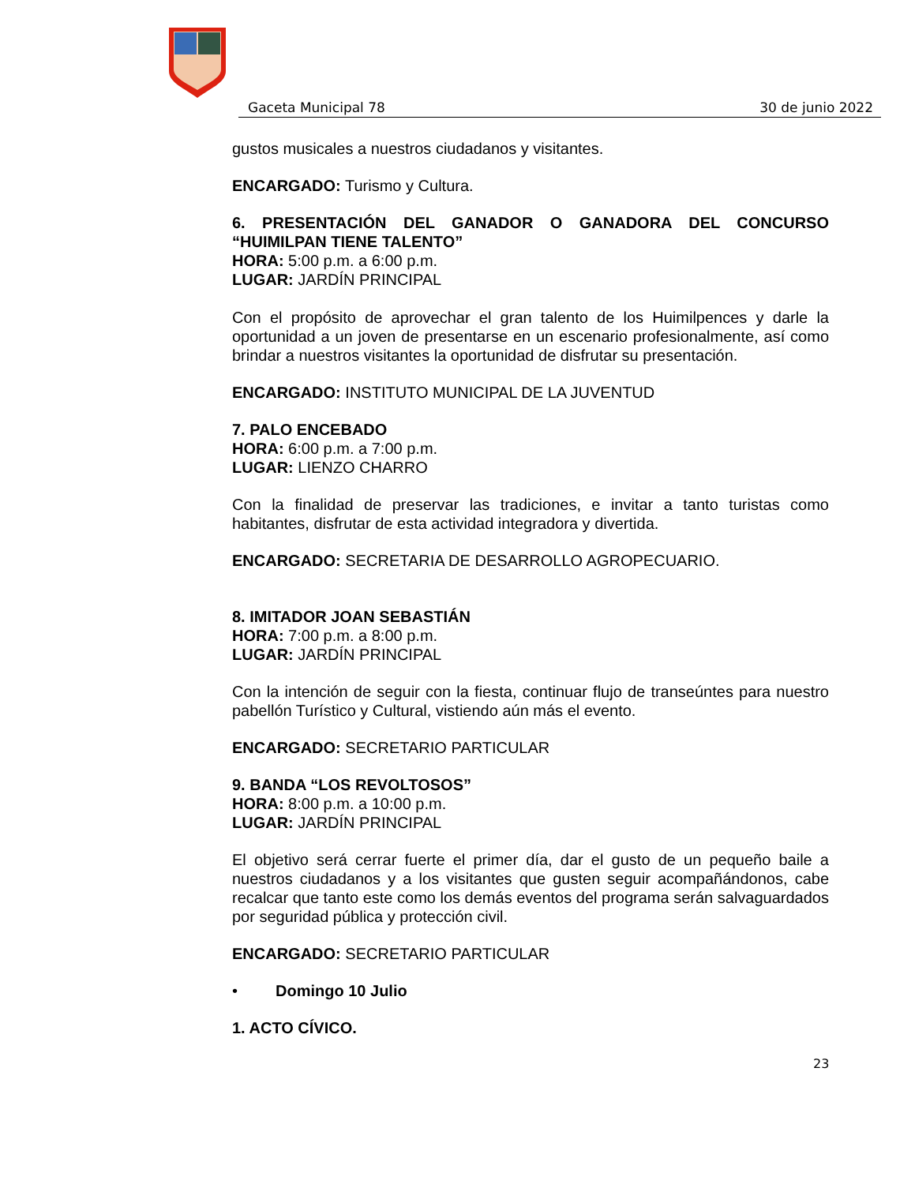Gaceta Municipal 78 30 de junio 2022
gustos musicales a nuestros ciudadanos y visitantes.
ENCARGADO: Turismo y Cultura.
6. PRESENTACIÓN DEL GANADOR O GANADORA DEL CONCURSO “HUIMILPAN TIENE TALENTO”
HORA: 5:00 p.m. a 6:00 p.m.
LUGAR: JARDÍN PRINCIPAL
Con el propósito de aprovechar el gran talento de los Huimilpences y darle la oportunidad a un joven de presentarse en un escenario profesionalmente, así como brindar a nuestros visitantes la oportunidad de disfrutar su presentación.
ENCARGADO: INSTITUTO MUNICIPAL DE LA JUVENTUD
7. PALO ENCEBADO
HORA: 6:00 p.m. a 7:00 p.m.
LUGAR: LIENZO CHARRO
Con la finalidad de preservar las tradiciones, e invitar a tanto turistas como habitantes, disfrutar de esta actividad integradora y divertida.
ENCARGADO: SECRETARIA DE DESARROLLO AGROPECUARIO.
8. IMITADOR JOAN SEBASTIÁN
HORA: 7:00 p.m. a 8:00 p.m.
LUGAR: JARDÍN PRINCIPAL
Con la intención de seguir con la fiesta, continuar flujo de transeúntes para nuestro pabellón Turístico y Cultural, vistiendo aún más el evento.
ENCARGADO: SECRETARIO PARTICULAR
9. BANDA “LOS REVOLTOSOS”
HORA: 8:00 p.m. a 10:00 p.m.
LUGAR: JARDÍN PRINCIPAL
El objetivo será cerrar fuerte el primer día, dar el gusto de un pequeño baile a nuestros ciudadanos y a los visitantes que gusten seguir acompañándonos, cabe recalcar que tanto este como los demás eventos del programa serán salvaguardados por seguridad pública y protección civil.
ENCARGADO: SECRETARIO PARTICULAR
• Domingo 10 Julio
1. ACTO CÍVICO.
23